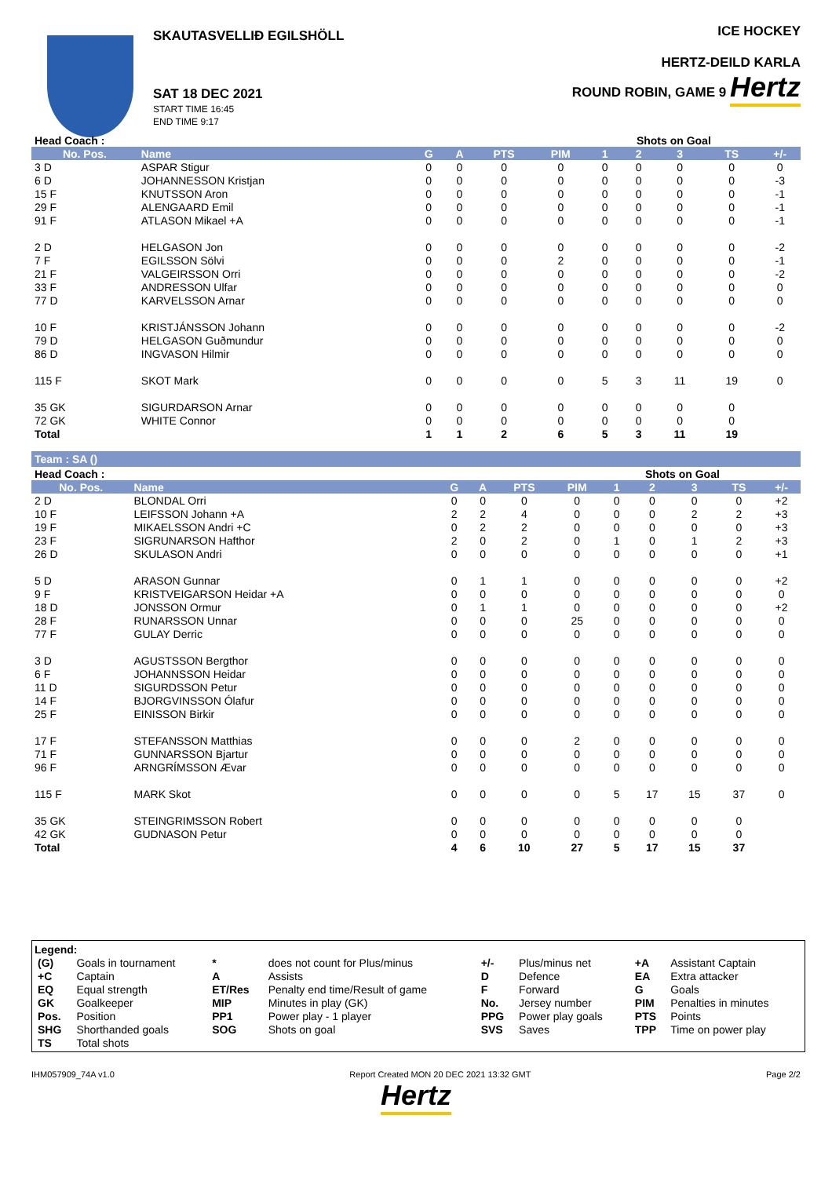SKAUTASVELLIÐ EGILSHÖLL
SAT 18 DEC 2021
START TIME 16:45
END TIME 9:17
ICE HOCKEY
HERTZ-DEILD KARLA
ROUND ROBIN, GAME 9 Hertz
| Head Coach : | | | | | | Shots on Goal | | | | |
| No. Pos. | Name | G | A | PTS | PIM | 1 | 2 | 3 | TS | +/- |
| 3 D | ASPAR Stigur | 0 | 0 | 0 | 0 | 0 | 0 | 0 | 0 | 0 |
| 6 D | JOHANNESSON Kristjan | 0 | 0 | 0 | 0 | 0 | 0 | 0 | 0 | -3 |
| 15 F | KNUTSSON Aron | 0 | 0 | 0 | 0 | 0 | 0 | 0 | 0 | -1 |
| 29 F | ALENGAARD Emil | 0 | 0 | 0 | 0 | 0 | 0 | 0 | 0 | -1 |
| 91 F | ATLASON Mikael +A | 0 | 0 | 0 | 0 | 0 | 0 | 0 | 0 | -1 |
| 2 D | HELGASON Jon | 0 | 0 | 0 | 0 | 0 | 0 | 0 | 0 | -2 |
| 7 F | EGILSSON Sölvi | 0 | 0 | 0 | 2 | 0 | 0 | 0 | 0 | -1 |
| 21 F | VALGEIRSSON Orri | 0 | 0 | 0 | 0 | 0 | 0 | 0 | 0 | -2 |
| 33 F | ANDRESSON Ulfar | 0 | 0 | 0 | 0 | 0 | 0 | 0 | 0 | 0 |
| 77 D | KARVELSSON Arnar | 0 | 0 | 0 | 0 | 0 | 0 | 0 | 0 | 0 |
| 10 F | KRISTJÁNSSON Johann | 0 | 0 | 0 | 0 | 0 | 0 | 0 | 0 | -2 |
| 79 D | HELGASON Guðmundur | 0 | 0 | 0 | 0 | 0 | 0 | 0 | 0 | 0 |
| 86 D | INGVASON Hilmir | 0 | 0 | 0 | 0 | 0 | 0 | 0 | 0 | 0 |
| 115 F | SKOT Mark | 0 | 0 | 0 | 0 | 5 | 3 | 11 | 19 | 0 |
| 35 GK | SIGURDARSON Arnar | 0 | 0 | 0 | 0 | 0 | 0 | 0 | 0 | |
| 72 GK | WHITE Connor | 0 | 0 | 0 | 0 | 0 | 0 | 0 | 0 | |
| Total | | 1 | 1 | 2 | 6 | 5 | 3 | 11 | 19 | |
Team : SA ()
| Head Coach : | | | | | | Shots on Goal | | | | |
| No. Pos. | Name | G | A | PTS | PIM | 1 | 2 | 3 | TS | +/- |
| 2 D | BLONDAL Orri | 0 | 0 | 0 | 0 | 0 | 0 | 0 | 0 | +2 |
| 10 F | LEIFSSON Johann +A | 2 | 2 | 4 | 0 | 0 | 0 | 2 | 2 | +3 |
| 19 F | MIKAELSSON Andri +C | 0 | 2 | 2 | 0 | 0 | 0 | 0 | 0 | +3 |
| 23 F | SIGRUNARSON Hafthor | 2 | 0 | 2 | 0 | 1 | 0 | 1 | 2 | +3 |
| 26 D | SKULASON Andri | 0 | 0 | 0 | 0 | 0 | 0 | 0 | 0 | +1 |
| 5 D | ARASON Gunnar | 0 | 1 | 1 | 0 | 0 | 0 | 0 | 0 | +2 |
| 9 F | KRISTVEIGARSON Heidar +A | 0 | 0 | 0 | 0 | 0 | 0 | 0 | 0 | 0 |
| 18 D | JONSSON Ormur | 0 | 1 | 1 | 0 | 0 | 0 | 0 | 0 | +2 |
| 28 F | RUNARSSON Unnar | 0 | 0 | 0 | 25 | 0 | 0 | 0 | 0 | 0 |
| 77 F | GULAY Derric | 0 | 0 | 0 | 0 | 0 | 0 | 0 | 0 | 0 |
| 3 D | AGUSTSSON Bergthor | 0 | 0 | 0 | 0 | 0 | 0 | 0 | 0 | 0 |
| 6 F | JOHANNSSON Heidar | 0 | 0 | 0 | 0 | 0 | 0 | 0 | 0 | 0 |
| 11 D | SIGURDSSON Petur | 0 | 0 | 0 | 0 | 0 | 0 | 0 | 0 | 0 |
| 14 F | BJORGVINSSON Ólafur | 0 | 0 | 0 | 0 | 0 | 0 | 0 | 0 | 0 |
| 25 F | EINISSON Birkir | 0 | 0 | 0 | 0 | 0 | 0 | 0 | 0 | 0 |
| 17 F | STEFANSSON Matthias | 0 | 0 | 0 | 2 | 0 | 0 | 0 | 0 | 0 |
| 71 F | GUNNARSSON Bjartur | 0 | 0 | 0 | 0 | 0 | 0 | 0 | 0 | 0 |
| 96 F | ARNGRÍMSSON Ævar | 0 | 0 | 0 | 0 | 0 | 0 | 0 | 0 | 0 |
| 115 F | MARK Skot | 0 | 0 | 0 | 0 | 5 | 17 | 15 | 37 | 0 |
| 35 GK | STEINGRIMSSON Robert | 0 | 0 | 0 | 0 | 0 | 0 | 0 | 0 | |
| 42 GK | GUDNASON Petur | 0 | 0 | 0 | 0 | 0 | 0 | 0 | 0 | |
| Total | | 4 | 6 | 10 | 27 | 5 | 17 | 15 | 37 | |
Legend:
| (G) | Goals in tournament | * | does not count for Plus/minus | +/- | Plus/minus net | +A | Assistant Captain |
| +C | Captain | A | Assists | D | Defence | EA | Extra attacker |
| EQ | Equal strength | ET/Res | Penalty end time/Result of game | F | Forward | G | Goals |
| GK | Goalkeeper | MIP | Minutes in play (GK) | No. | Jersey number | PIM | Penalties in minutes |
| Pos. | Position | PP1 | Power play - 1 player | PPG | Power play goals | PTS | Points |
| SHG | Shorthanded goals | SOG | Shots on goal | SVS | Saves | TPP | Time on power play |
| TS | Total shots | | | | | | |
IHM057909_74A v1.0 Report Created MON 20 DEC 2021 13:32 GMT Page 2/2
Hertz